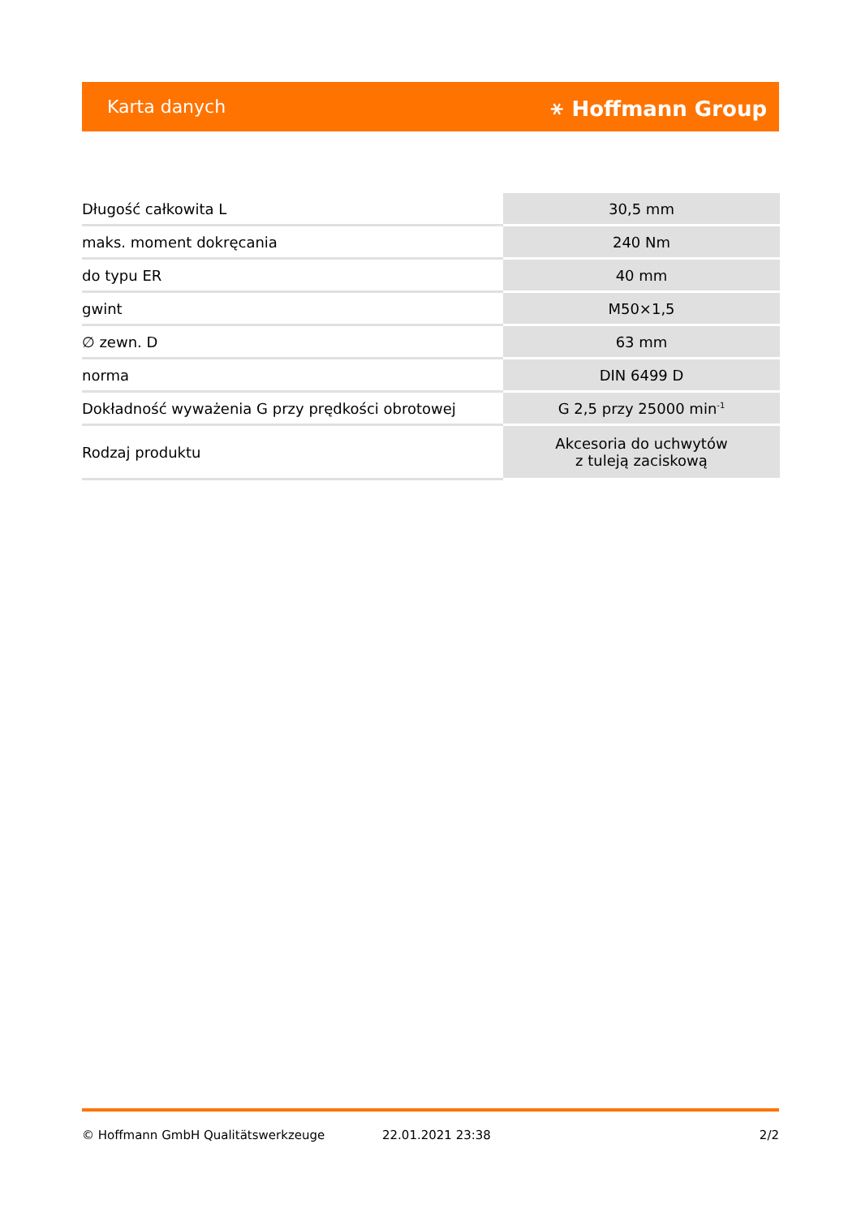Karta danych ⚹ Hoffmann Group
| Długość całkowita L | 30,5 mm |
| maks. moment dokręcania | 240 Nm |
| do typu ER | 40 mm |
| gwint | M50×1,5 |
| ∅ zewn. D | 63 mm |
| norma | DIN 6499 D |
| Dokładność wyważenia G przy prędkości obrotowej | G 2,5 przy 25000 min<sup>-1</sup> |
| Rodzaj produktu | Akcesoria do uchwytów z tuleją zaciskową |
© Hoffmann GmbH Qualitätswerkzeuge 22.01.2021 23:38 2/2